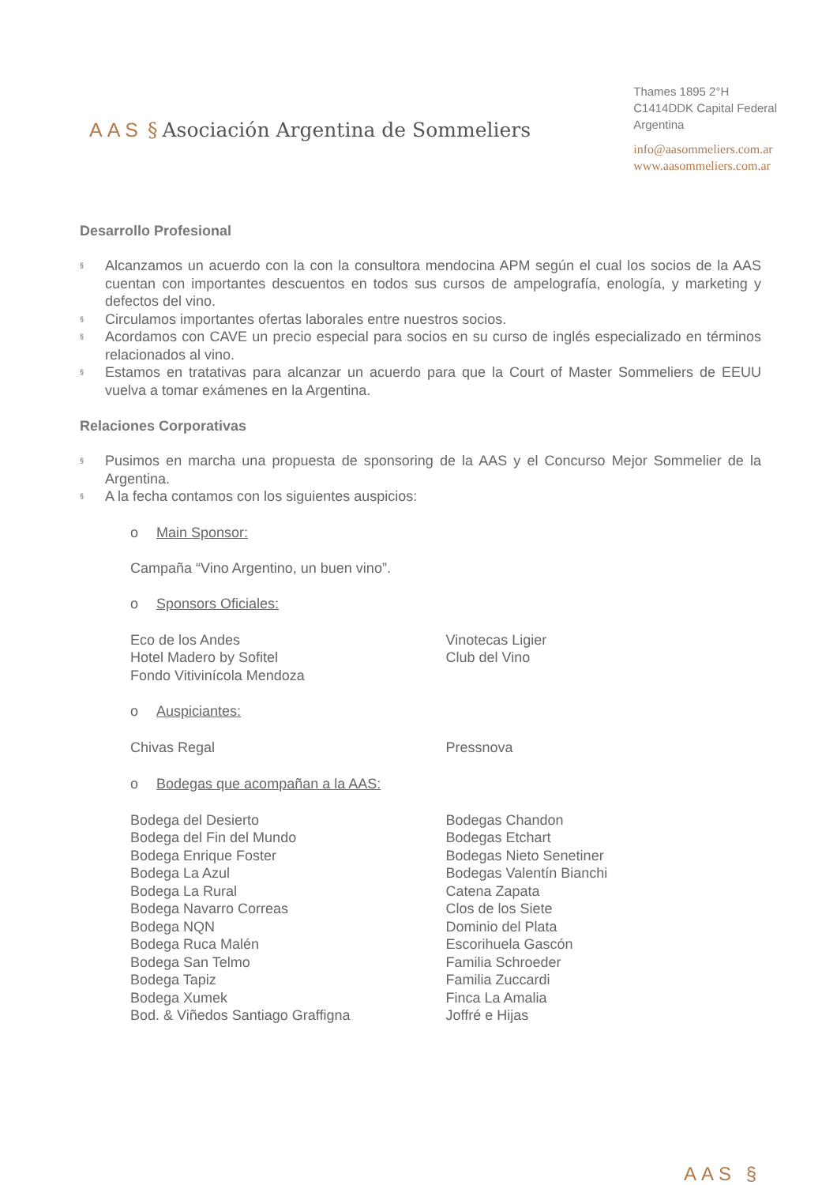AAS § Asociación Argentina de Sommeliers
Thames 1895 2°H
C1414DDK Capital Federal
Argentina
info@aasommeliers.com.ar
www.aasommeliers.com.ar
Desarrollo Profesional
§ Alcanzamos un acuerdo con la con la consultora mendocina APM según el cual los socios de la AAS cuentan con importantes descuentos en todos sus cursos de ampelografía, enología, y marketing y defectos del vino.
§ Circulamos importantes ofertas laborales entre nuestros socios.
§ Acordamos con CAVE un precio especial para socios en su curso de inglés especializado en términos relacionados al vino.
§ Estamos en tratativas para alcanzar un acuerdo para que la Court of Master Sommeliers de EEUU vuelva a tomar exámenes en la Argentina.
Relaciones Corporativas
§ Pusimos en marcha una propuesta de sponsoring de la AAS y el Concurso Mejor Sommelier de la Argentina.
§ A la fecha contamos con los siguientes auspicios:
o Main Sponsor:
Campaña “Vino Argentino, un buen vino”.
o Sponsors Oficiales:
Eco de los Andes
Hotel Madero by Sofitel
Fondo Vitivinícola Mendoza
Vinotecas Ligier
Club del Vino
o Auspiciantes:
Chivas Regal Pressnova
o Bodegas que acompañan a la AAS:
Bodega del Desierto
Bodega del Fin del Mundo
Bodega Enrique Foster
Bodega La Azul
Bodega La Rural
Bodega Navarro Correas
Bodega NQN
Bodega Ruca Malén
Bodega San Telmo
Bodega Tapiz
Bodega Xumek
Bod. & Viñedos Santiago Graffigna
Bodegas Chandon
Bodegas Etchart
Bodegas Nieto Senetiner
Bodegas Valentín Bianchi
Catena Zapata
Clos de los Siete
Dominio del Plata
Escorihuela Gascón
Familia Schroeder
Familia Zuccardi
Finca La Amalia
Joffré e Hijas
AAS §